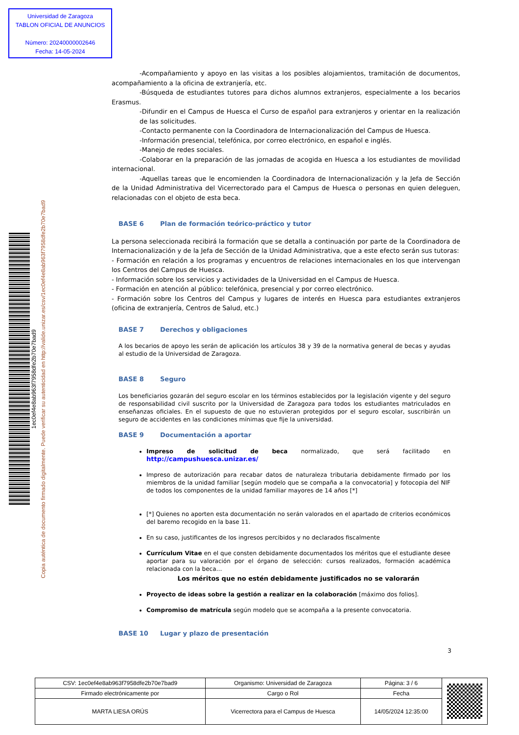Universidad de Zaragoza
TABLON OFICIAL DE ANUNCIOS
Número: 20240000002646
Fecha: 14-05-2024
1ec0ef4e8ab963f7958dfe2b70e7bad9
Copia auténtica de documento firmado digitalmente. Puede verificar su autenticidad en http://valide.unizar.es/csv/1ec0ef4e8ab963f7958dfe2b70e7bad9
-Acompañamiento y apoyo en las visitas a los posibles alojamientos, tramitación de documentos, acompañamiento a la oficina de extranjería, etc.
-Búsqueda de estudiantes tutores para dichos alumnos extranjeros, especialmente a los becarios Erasmus.
-Difundir en el Campus de Huesca el Curso de español para extranjeros y orientar en la realización de las solicitudes.
-Contacto permanente con la Coordinadora de Internacionalización del Campus de Huesca.
-Información presencial, telefónica, por correo electrónico, en español e inglés.
-Manejo de redes sociales.
-Colaborar en la preparación de las jornadas de acogida en Huesca a los estudiantes de movilidad internacional.
-Aquellas tareas que le encomienden la Coordinadora de Internacionalización y la Jefa de Sección de la Unidad Administrativa del Vicerrectorado para el Campus de Huesca o personas en quien deleguen, relacionadas con el objeto de esta beca.
BASE 6 Plan de formación teórico-práctico y tutor
La persona seleccionada recibirá la formación que se detalla a continuación por parte de la Coordinadora de Internacionalización y de la Jefa de Sección de la Unidad Administrativa, que a este efecto serán sus tutoras:
- Formación en relación a los programas y encuentros de relaciones internacionales en los que intervengan los Centros del Campus de Huesca.
- Información sobre los servicios y actividades de la Universidad en el Campus de Huesca.
- Formación en atención al público: telefónica, presencial y por correo electrónico.
- Formación sobre los Centros del Campus y lugares de interés en Huesca para estudiantes extranjeros (oficina de extranjería, Centros de Salud, etc.)
BASE 7 Derechos y obligaciones
A los becarios de apoyo les serán de aplicación los artículos 38 y 39 de la normativa general de becas y ayudas al estudio de la Universidad de Zaragoza.
BASE 8 Seguro
Los beneficiarios gozarán del seguro escolar en los términos establecidos por la legislación vigente y del seguro de responsabilidad civil suscrito por la Universidad de Zaragoza para todos los estudiantes matriculados en enseñanzas oficiales. En el supuesto de que no estuvieran protegidos por el seguro escolar, suscribirán un seguro de accidentes en las condiciones mínimas que fije la universidad.
BASE 9 Documentación a aportar
Impreso de solicitud de beca normalizado, que será facilitado en http://campushuesca.unizar.es/
Impreso de autorización para recabar datos de naturaleza tributaria debidamente firmado por los miembros de la unidad familiar [según modelo que se compaña a la convocatoria] y fotocopia del NIF de todos los componentes de la unidad familiar mayores de 14 años [*]
[*] Quienes no aporten esta documentación no serán valorados en el apartado de criterios económicos del baremo recogido en la base 11.
En su caso, justificantes de los ingresos percibidos y no declarados fiscalmente
Currículum Vitae en el que consten debidamente documentados los méritos que el estudiante desee aportar para su valoración por el órgano de selección: cursos realizados, formación académica relacionada con la beca…
Los méritos que no estén debidamente justificados no se valorarán
Proyecto de ideas sobre la gestión a realizar en la colaboración [máximo dos folios].
Compromiso de matrícula según modelo que se acompaña a la presente convocatoria.
BASE 10 Lugar y plazo de presentación
3
| CSV: 1ec0ef4e8ab963f7958dfe2b70e7bad9 | Organismo: Universidad de Zaragoza | Página: 3 / 6 | |
| Firmado electrónicamente por | Cargo o Rol | Fecha | |
| MARTA LIESA ORÚS | Vicerrectora para el Campus de Huesca | 14/05/2024 12:35:00 | |